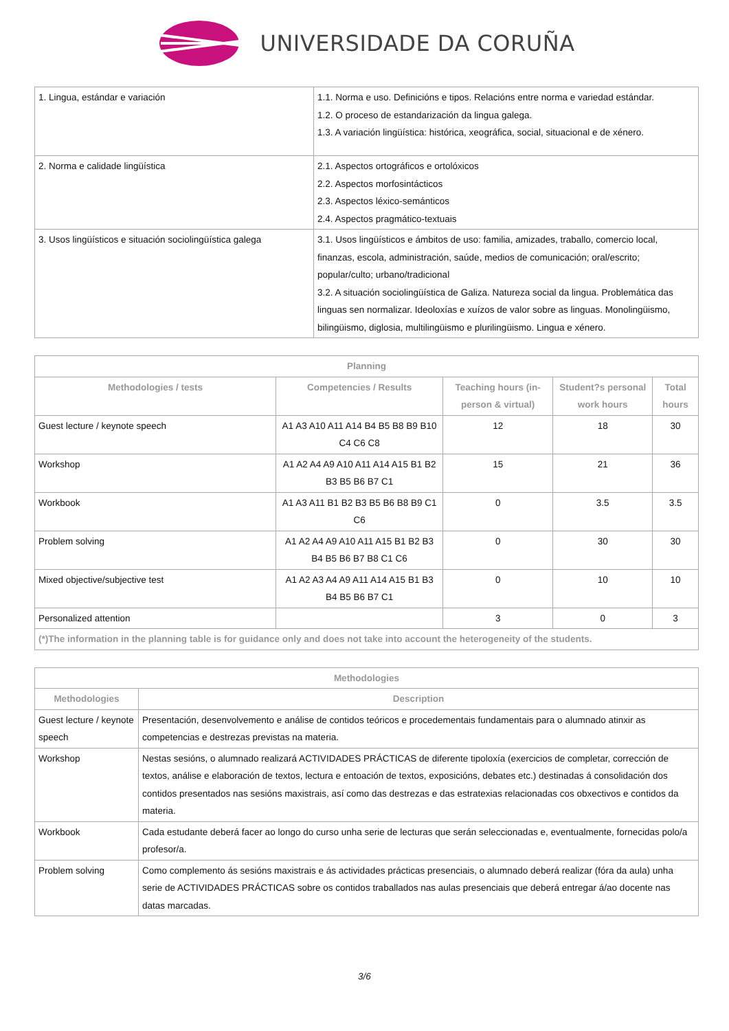UNIVERSIDADE DA CORUÑA
| 1. Lingua, estándar e variación | 1.1. Norma e uso. Definicións e tipos. Relacións entre norma e variedad estándar. 1.2. O proceso de estandarización da lingua galega. 1.3. A variación lingüística: histórica, xeográfica, social, situacional e de xénero. |
| 2. Norma e calidade lingüística | 2.1. Aspectos ortográficos e ortolóxicos 2.2. Aspectos morfosintácticos 2.3. Aspectos léxico-semánticos 2.4. Aspectos pragmático-textuais |
| 3. Usos lingüísticos e situación sociolingüística galega | 3.1. Usos lingüísticos e ámbitos de uso: familia, amizades, traballo, comercio local, finanzas, escola, administración, saúde, medios de comunicación; oral/escrito; popular/culto; urbano/tradicional 3.2. A situación sociolingüística de Galiza. Natureza social da lingua. Problemática das linguas sen normalizar. Ideoloxías e xuízos de valor sobre as linguas. Monolingüismo, bilingüismo, diglosia, multilingüismo e plurilingüismo. Lingua e xénero. |
| Planning | | | | |
| --- | --- | --- | --- | --- |
| Methodologies / tests | Competencies / Results | Teaching hours (in-person & virtual) | Student?s personal work hours | Total hours |
| Guest lecture / keynote speech | A1 A3 A10 A11 A14 B4 B5 B8 B9 B10 C4 C6 C8 | 12 | 18 | 30 |
| Workshop | A1 A2 A4 A9 A10 A11 A14 A15 B1 B2 B3 B5 B6 B7 C1 | 15 | 21 | 36 |
| Workbook | A1 A3 A11 B1 B2 B3 B5 B6 B8 B9 C1 C6 | 0 | 3.5 | 3.5 |
| Problem solving | A1 A2 A4 A9 A10 A11 A15 B1 B2 B3 B4 B5 B6 B7 B8 C1 C6 | 0 | 30 | 30 |
| Mixed objective/subjective test | A1 A2 A3 A4 A9 A11 A14 A15 B1 B3 B4 B5 B6 B7 C1 | 0 | 10 | 10 |
| Personalized attention | | 3 | 0 | 3 |
| (*)The information in the planning table is for guidance only and does not take into account the heterogeneity of the students. | | | | |
| Methodologies | |
| --- | --- |
| Methodologies | Description |
| Guest lecture / keynote speech | Presentación, desenvolvemento e análise de contidos teóricos e procedementais fundamentais para o alumnado atinxir as competencias e destrezas previstas na materia. |
| Workshop | Nestas sesións, o alumnado realizará ACTIVIDADES PRÁCTICAS de diferente tipoloxía (exercicios de completar, corrección de textos, análise e elaboración de textos, lectura e entoación de textos, exposicións, debates etc.) destinadas á consolidación dos contidos presentados nas sesións maxistrais, así como das destrezas e das estratexias relacionadas cos obxectivos e contidos da materia. |
| Workbook | Cada estudante deberá facer ao longo do curso unha serie de lecturas que serán seleccionadas e, eventualmente, fornecidas polo/a profesor/a. |
| Problem solving | Como complemento ás sesións maxistrais e ás actividades prácticas presenciais, o alumnado deberá realizar (fóra da aula) unha serie de ACTIVIDADES PRÁCTICAS sobre os contidos traballados nas aulas presenciais que deberá entregar á/ao docente nas datas marcadas. |
3/6